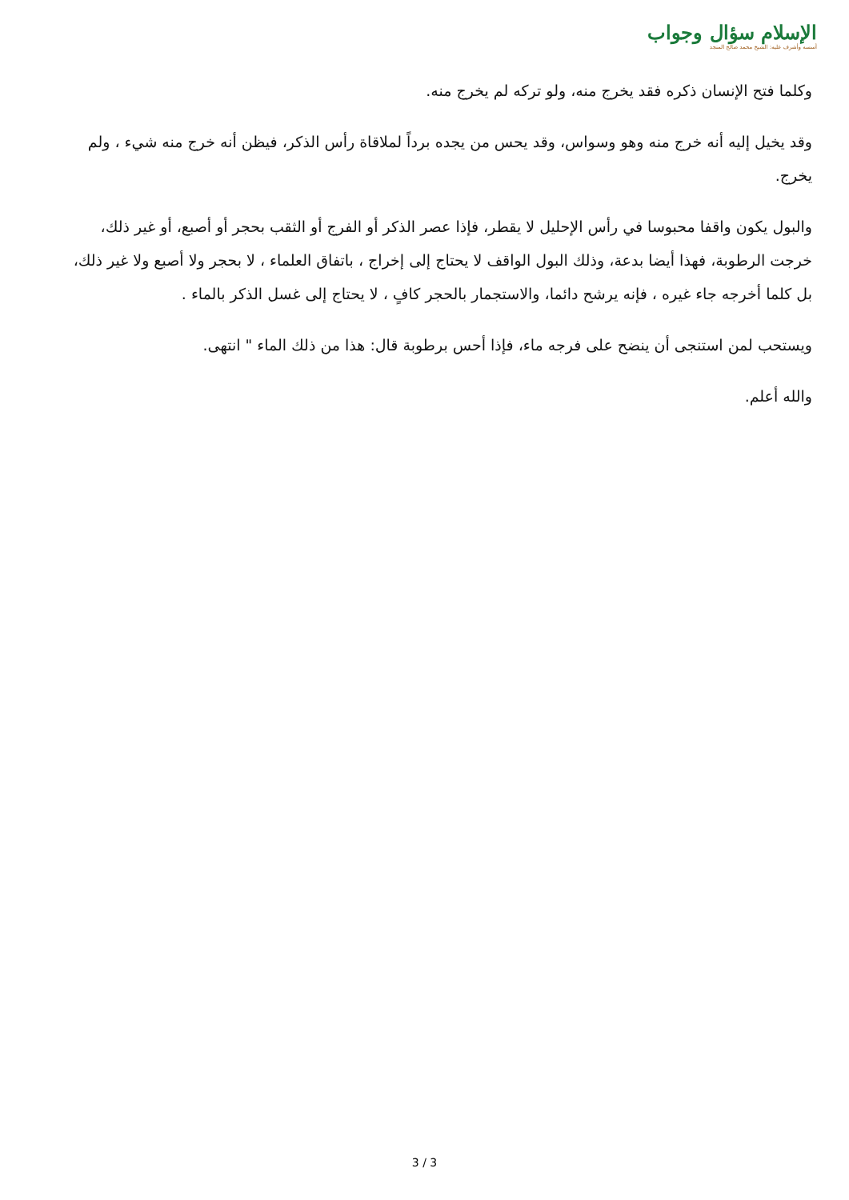الإسلام سؤال وجواب
أسسه وأشرف عليه: الشيخ محمد صالح المنجد
وكلما فتح الإنسان ذكره فقد يخرج منه، ولو تركه لم يخرج منه.
وقد يخيل إليه أنه خرج منه وهو وسواس، وقد يحس من يجده برداً لملاقاة رأس الذكر، فيظن أنه خرج منه شيء ، ولم يخرج.
والبول يكون واقفا محبوسا في رأس الإحليل لا يقطر، فإذا عصر الذكر أو الفرج أو الثقب بحجر أو أصبع، أو غير ذلك، خرجت الرطوبة، فهذا أيضا بدعة، وذلك البول الواقف لا يحتاج إلى إخراج ، باتفاق العلماء ، لا بحجر ولا أصبع ولا غير ذلك، بل كلما أخرجه جاء غيره ، فإنه يرشح دائما، والاستجمار بالحجر كافٍ ، لا يحتاج إلى غسل الذكر بالماء .
ويستحب لمن استنجى أن ينضح على فرجه ماء، فإذا أحس برطوبة قال: هذا من ذلك الماء " انتهى.
والله أعلم.
3 / 3